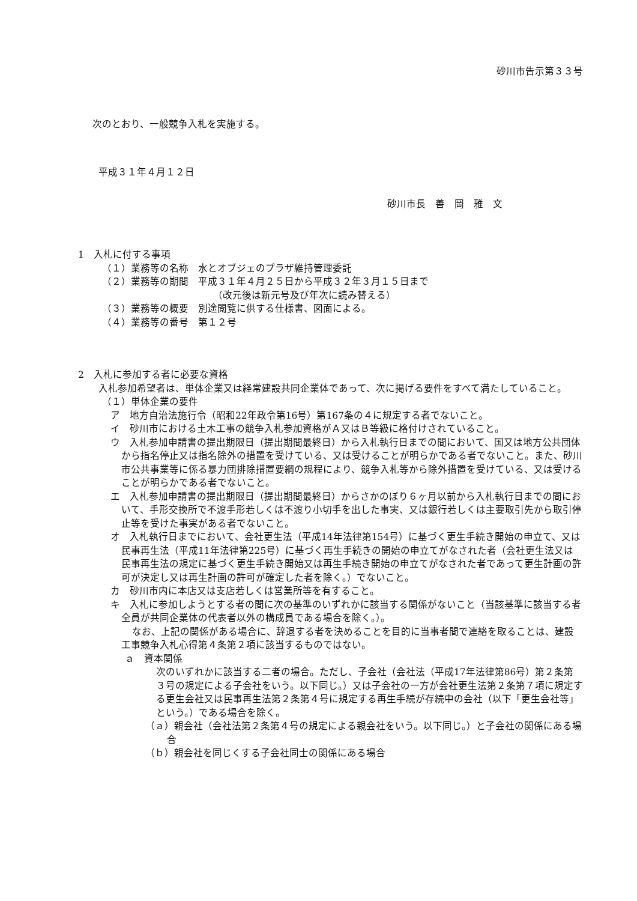砂川市告示第３３号
次のとおり、一般競争入札を実施する。
平成３１年４月１２日
砂川市長　善　岡　雅　文
1　入札に付する事項
（１）業務等の名称　水とオブジェのプラザ維持管理委託
（２）業務等の期間　平成３１年４月２５日から平成３２年３月１５日まで
（改元後は新元号及び年次に読み替える）
（３）業務等の概要　別途閲覧に供する仕様書、図面による。
（４）業務等の番号　第１２号
2　入札に参加する者に必要な資格
入札参加希望者は、単体企業又は経常建設共同企業体であって、次に掲げる要件をすべて満たしていること。
（１）単体企業の要件
ア　地方自治法施行令（昭和22年政令第16号）第167条の４に規定する者でないこと。
イ　砂川市における土木工事の競争入札参加資格がＡ又はＢ等級に格付けされていること。
ウ　入札参加申請書の提出期限日（提出期間最終日）から入札執行日までの間において、国又は地方公共団体から指名停止又は指名除外の措置を受けている、又は受けることが明らかである者でないこと。また、砂川市公共事業等に係る暴力団排除措置要綱の規程により、競争入札等から除外措置を受けている、又は受けることが明らかである者でないこと。
エ　入札参加申請書の提出期限日（提出期間最終日）からさかのぼり６ヶ月以前から入札執行日までの間において、手形交換所で不渡手形若しくは不渡り小切手を出した事実、又は銀行若しくは主要取引先から取引停止等を受けた事実がある者でないこと。
オ　入札執行日までにおいて、会社更生法（平成14年法律第154号）に基づく更生手続き開始の申立て、又は民事再生法（平成11年法律第225号）に基づく再生手続きの開始の申立てがなされた者（会社更生法又は民事再生法の規定に基づく更生手続き開始又は再生手続き開始の申立てがなされた者であって更生計画の許可が決定し又は再生計画の許可が確定した者を除く。）でないこと。
カ　砂川市内に本店又は支店若しくは営業所等を有すること。
キ　入札に参加しようとする者の間に次の基準のいずれかに該当する関係がないこと（当該基準に該当する者全員が共同企業体の代表者以外の構成員である場合を除く。）。
なお、上記の関係がある場合に、辞退する者を決めることを目的に当事者間で連絡を取ることは、建設工事競争入札心得第４条第２項に該当するものではない。
ａ　資本関係
次のいずれかに該当する二者の場合。ただし、子会社（会社法（平成17年法律第86号）第２条第３号の規定による子会社をいう。以下同じ。）又は子会社の一方が会社更生法第２条第７項に規定する更生会社又は民事再生法第２条第４号に規定する再生手続が存続中の会社（以下「更生会社等」という。）である場合を除く。
（ａ）親会社（会社法第２条第４号の規定による親会社をいう。以下同じ。）と子会社の関係にある場合
（ｂ）親会社を同じくする子会社同士の関係にある場合